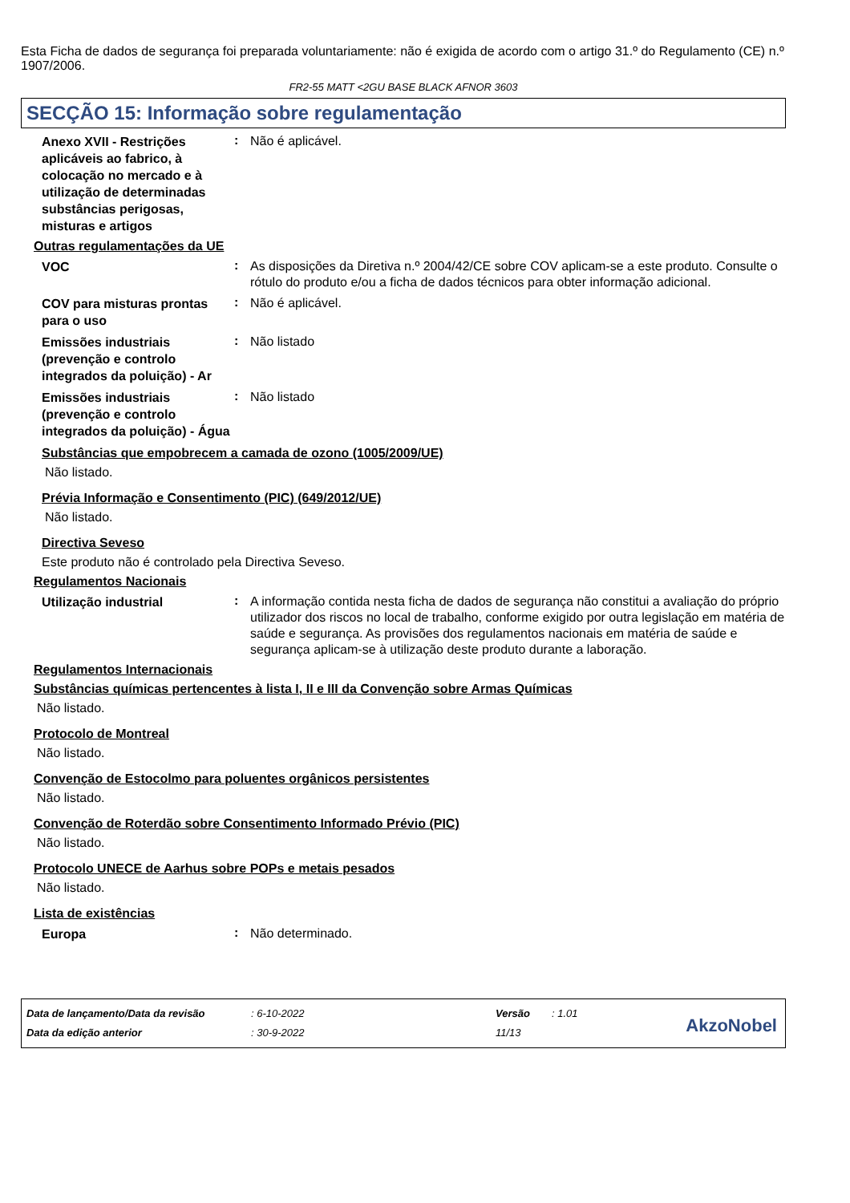Esta Ficha de dados de segurança foi preparada voluntariamente: não é exigida de acordo com o artigo 31.º do Regulamento (CE) n.º 1907/2006.
FR2-55 MATT <2GU BASE BLACK AFNOR 3603
SECÇÃO 15: Informação sobre regulamentação
Anexo XVII - Restrições aplicáveis ao fabrico, à colocação no mercado e à utilização de determinadas substâncias perigosas, misturas e artigos
:
Não é aplicável.
Outras regulamentações da UE
VOC
:
As disposições da Diretiva n.º 2004/42/CE sobre COV aplicam-se a este produto. Consulte o rótulo do produto e/ou a ficha de dados técnicos para obter informação adicional.
COV para misturas prontas para o uso
:
Não é aplicável.
Emissões industriais (prevenção e controlo integrados da poluição) - Ar
:
Não listado
Emissões industriais (prevenção e controlo integrados da poluição) - Água
:
Não listado
Substâncias que empobrecem a camada de ozono (1005/2009/UE)
Não listado.
Prévia Informação e Consentimento (PIC) (649/2012/UE)
Não listado.
Directiva Seveso
Este produto não é controlado pela Directiva Seveso.
Regulamentos Nacionais
Utilização industrial
:
A informação contida nesta ficha de dados de segurança não constitui a avaliação do próprio utilizador dos riscos no local de trabalho, conforme exigido por outra legislação em matéria de saúde e segurança. As provisões dos regulamentos nacionais em matéria de saúde e segurança aplicam-se à utilização deste produto durante a laboração.
Regulamentos Internacionais
Substâncias químicas pertencentes à lista I, II e III da Convenção sobre Armas Químicas
Não listado.
Protocolo de Montreal
Não listado.
Convenção de Estocolmo para poluentes orgânicos persistentes
Não listado.
Convenção de Roterdão sobre Consentimento Informado Prévio (PIC)
Não listado.
Protocolo UNECE de Aarhus sobre POPs e metais pesados
Não listado.
Lista de existências
Europa
:
Não determinado.
Data de lançamento/Data da revisão
Data da edição anterior
: 6-10-2022
: 30-9-2022
Versão
11/13
: 1.01
AkzoNobel